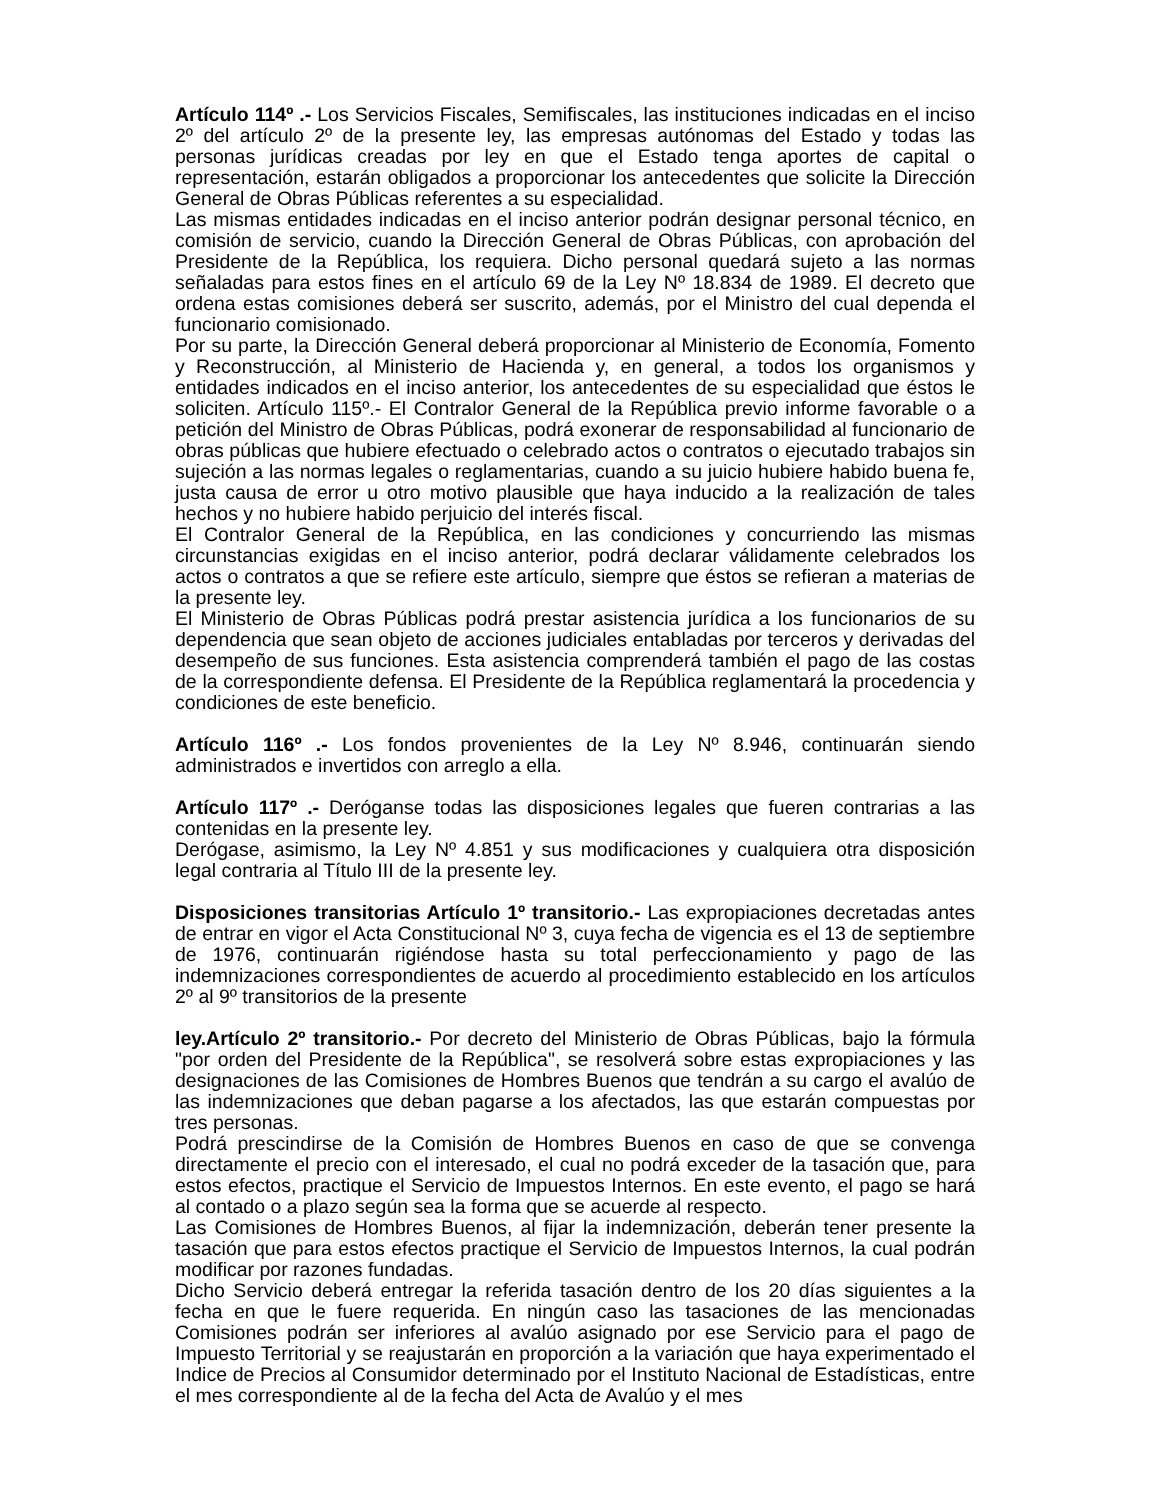Artículo 114º .- Los Servicios Fiscales, Semifiscales, las instituciones indicadas en el inciso 2º del artículo 2º de la presente ley, las empresas autónomas del Estado y todas las personas jurídicas creadas por ley en que el Estado tenga aportes de capital o representación, estarán obligados a proporcionar los antecedentes que solicite la Dirección General de Obras Públicas referentes a su especialidad.
Las mismas entidades indicadas en el inciso anterior podrán designar personal técnico, en comisión de servicio, cuando la Dirección General de Obras Públicas, con aprobación del Presidente de la República, los requiera. Dicho personal quedará sujeto a las normas señaladas para estos fines en el artículo 69 de la Ley Nº 18.834 de 1989. El decreto que ordena estas comisiones deberá ser suscrito, además, por el Ministro del cual dependa el funcionario comisionado.
Por su parte, la Dirección General deberá proporcionar al Ministerio de Economía, Fomento y Reconstrucción, al Ministerio de Hacienda y, en general, a todos los organismos y entidades indicados en el inciso anterior, los antecedentes de su especialidad que éstos le soliciten. Artículo 115º.- El Contralor General de la República previo informe favorable o a petición del Ministro de Obras Públicas, podrá exonerar de responsabilidad al funcionario de obras públicas que hubiere efectuado o celebrado actos o contratos o ejecutado trabajos sin sujeción a las normas legales o reglamentarias, cuando a su juicio hubiere habido buena fe, justa causa de error u otro motivo plausible que haya inducido a la realización de tales hechos y no hubiere habido perjuicio del interés fiscal.
El Contralor General de la República, en las condiciones y concurriendo las mismas circunstancias exigidas en el inciso anterior, podrá declarar válidamente celebrados los actos o contratos a que se refiere este artículo, siempre que éstos se refieran a materias de la presente ley.
El Ministerio de Obras Públicas podrá prestar asistencia jurídica a los funcionarios de su dependencia que sean objeto de acciones judiciales entabladas por terceros y derivadas del desempeño de sus funciones. Esta asistencia comprenderá también el pago de las costas de la correspondiente defensa. El Presidente de la República reglamentará la procedencia y condiciones de este beneficio.
Artículo 116º .- Los fondos provenientes de la Ley Nº 8.946, continuarán siendo administrados e invertidos con arreglo a ella.
Artículo 117º .- Deróganse todas las disposiciones legales que fueren contrarias a las contenidas en la presente ley.
Derógase, asimismo, la Ley Nº 4.851 y sus modificaciones y cualquiera otra disposición legal contraria al Título III de la presente ley.
Disposiciones transitorias Artículo 1º transitorio.- Las expropiaciones decretadas antes de entrar en vigor el Acta Constitucional Nº 3, cuya fecha de vigencia es el 13 de septiembre de 1976, continuarán rigiéndose hasta su total perfeccionamiento y pago de las indemnizaciones correspondientes de acuerdo al procedimiento establecido en los artículos 2º al 9º transitorios de la presente
ley.Artículo 2º transitorio.- Por decreto del Ministerio de Obras Públicas, bajo la fórmula "por orden del Presidente de la República", se resolverá sobre estas expropiaciones y las designaciones de las Comisiones de Hombres Buenos que tendrán a su cargo el avalúo de las indemnizaciones que deban pagarse a los afectados, las que estarán compuestas por tres personas.
Podrá prescindirse de la Comisión de Hombres Buenos en caso de que se convenga directamente el precio con el interesado, el cual no podrá exceder de la tasación que, para estos efectos, practique el Servicio de Impuestos Internos. En este evento, el pago se hará al contado o a plazo según sea la forma que se acuerde al respecto.
Las Comisiones de Hombres Buenos, al fijar la indemnización, deberán tener presente la tasación que para estos efectos practique el Servicio de Impuestos Internos, la cual podrán modificar por razones fundadas.
Dicho Servicio deberá entregar la referida tasación dentro de los 20 días siguientes a la fecha en que le fuere requerida. En ningún caso las tasaciones de las mencionadas Comisiones podrán ser inferiores al avalúo asignado por ese Servicio para el pago de Impuesto Territorial y se reajustarán en proporción a la variación que haya experimentado el Indice de Precios al Consumidor determinado por el Instituto Nacional de Estadísticas, entre el mes correspondiente al de la fecha del Acta de Avalúo y el mes